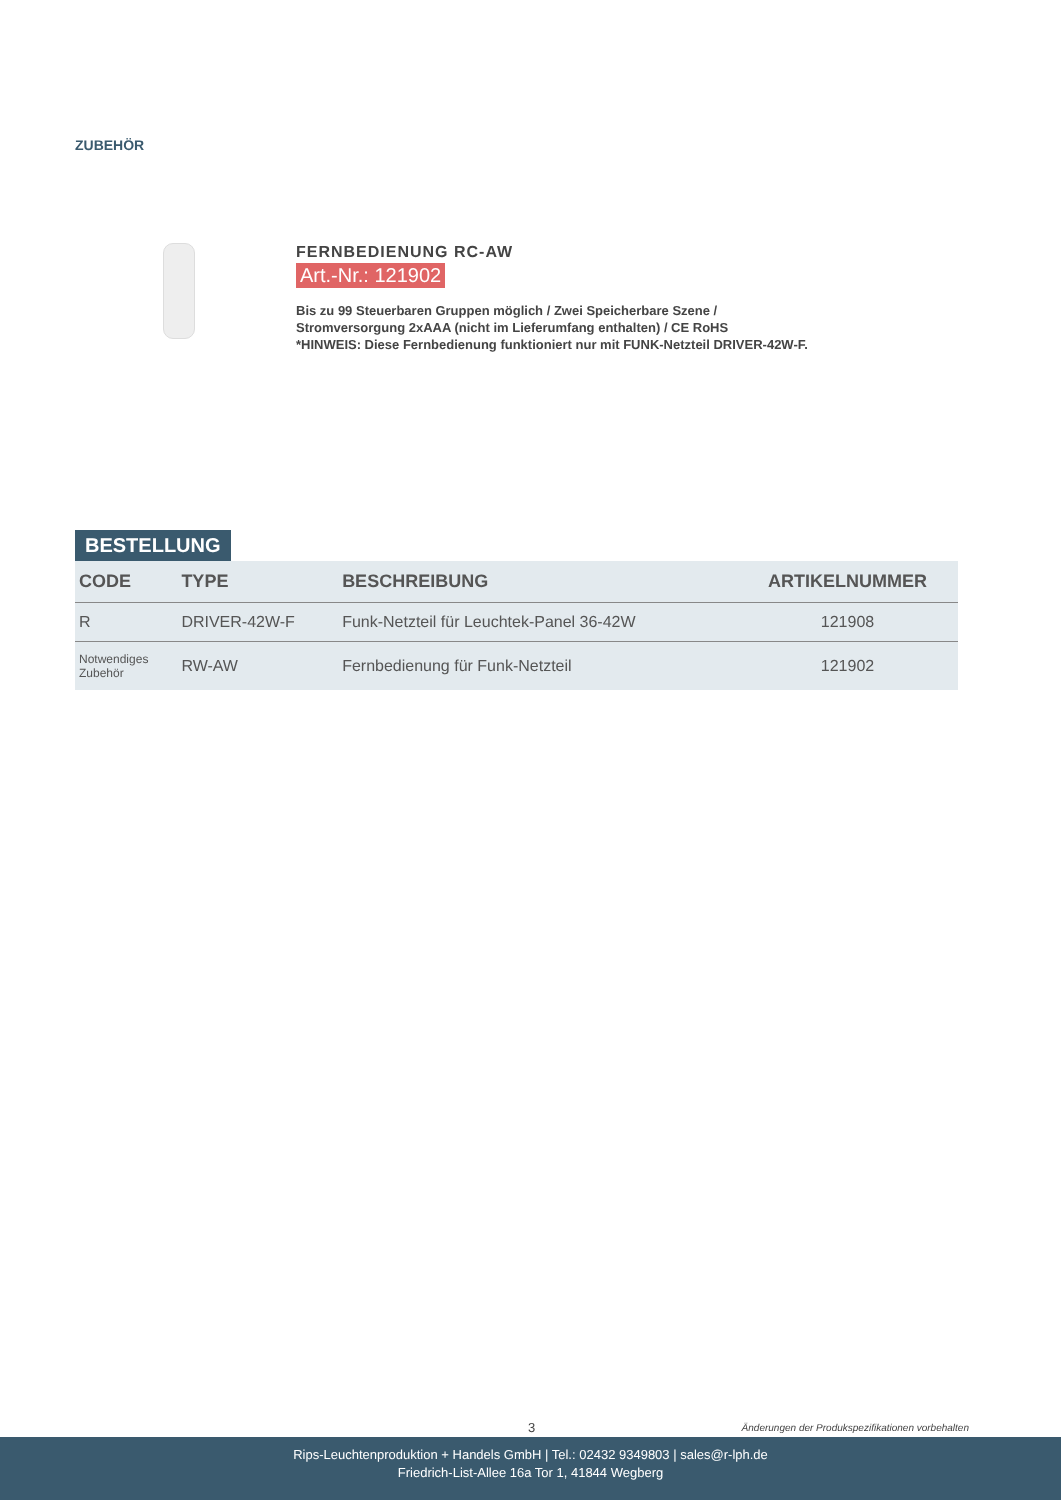ZUBEHÖR
FERNBEDIENUNG RC-AW
Art.-Nr.: 121902
Bis zu 99 Steuerbaren Gruppen möglich / Zwei Speicherbare Szene /
Stromversorgung 2xAAA (nicht im Lieferumfang enthalten) / CE RoHS
*HINWEIS: Diese Fernbedienung funktioniert nur mit FUNK-Netzteil DRIVER-42W-F.
BESTELLUNG
| CODE | TYPE | BESCHREIBUNG | ARTIKELNUMMER |
| --- | --- | --- | --- |
| R | DRIVER-42W-F | Funk-Netzteil für Leuchtek-Panel 36-42W | 121908 |
| Notwendiges Zubehör | RW-AW | Fernbedienung für Funk-Netzteil | 121902 |
3
Änderungen der Produkspezifikationen vorbehalten
Rips-Leuchtenproduktion + Handels GmbH | Tel.: 02432 9349803 | sales@r-lph.de
Friedrich-List-Allee 16a Tor 1, 41844 Wegberg